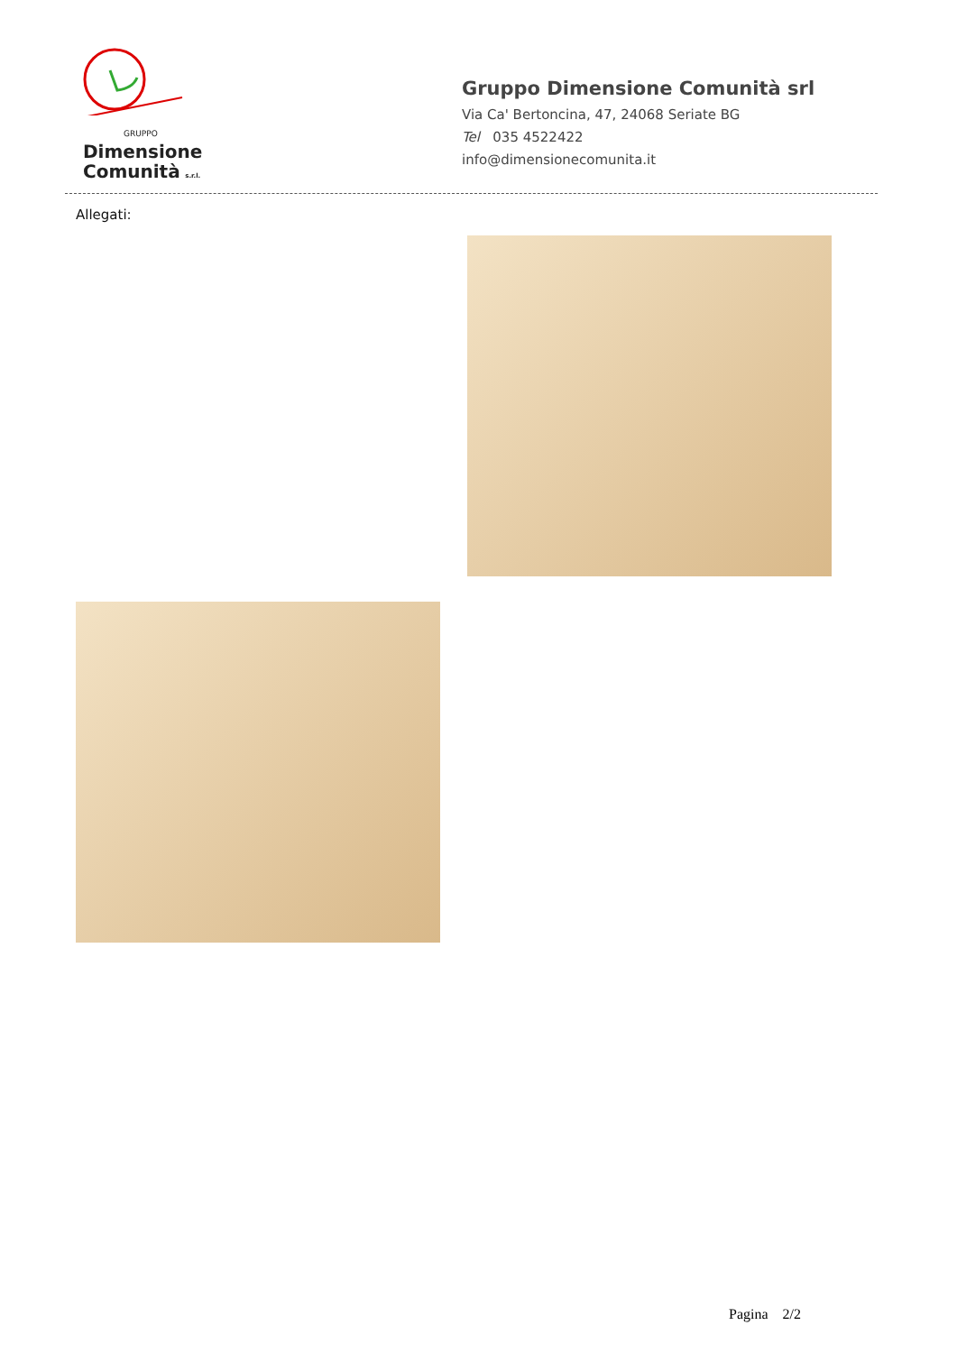GRUPPO
Dimensione
Comunità s.r.l.
Gruppo Dimensione Comunità srl
Via Ca' Bertoncina, 47, 24068 Seriate BG
Tel 035 4522422
info@dimensionecomunita.it
Allegati:
Pagina 2/2